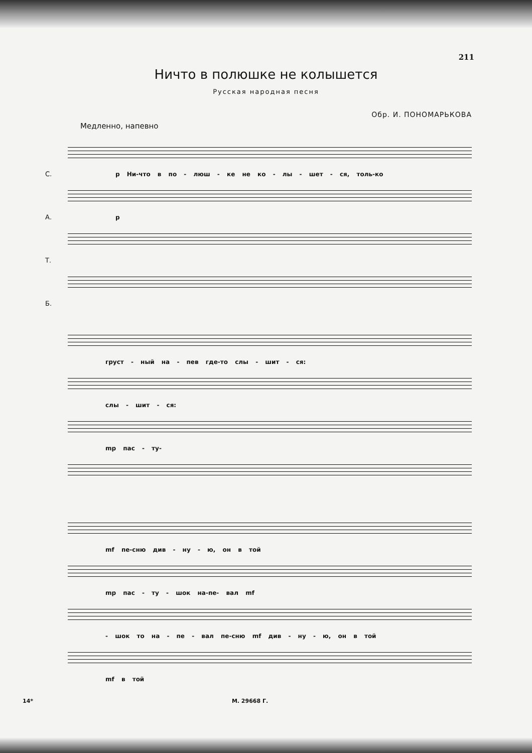211
Ничто в полюшке не колышется
Русская народная песня
Обр. И. ПОНОМАРЬКОВА
Медленно, напевно
С.
p Ни-что в по - люш - ке не ко - лы - шет - ся, толь-ко
А.
p
Т.
Б.
груст - ный на - пев где-то слы - шит - ся:
слы - шит - ся:
mp пас - ту-
mf пе-сню див - ну - ю, он в той
mp пас - ту - шок на-пе- вал mf
- шок то на - пе - вал пе-сню mf див - ну - ю, он в той
mf в той
14* М. 29668 Г.